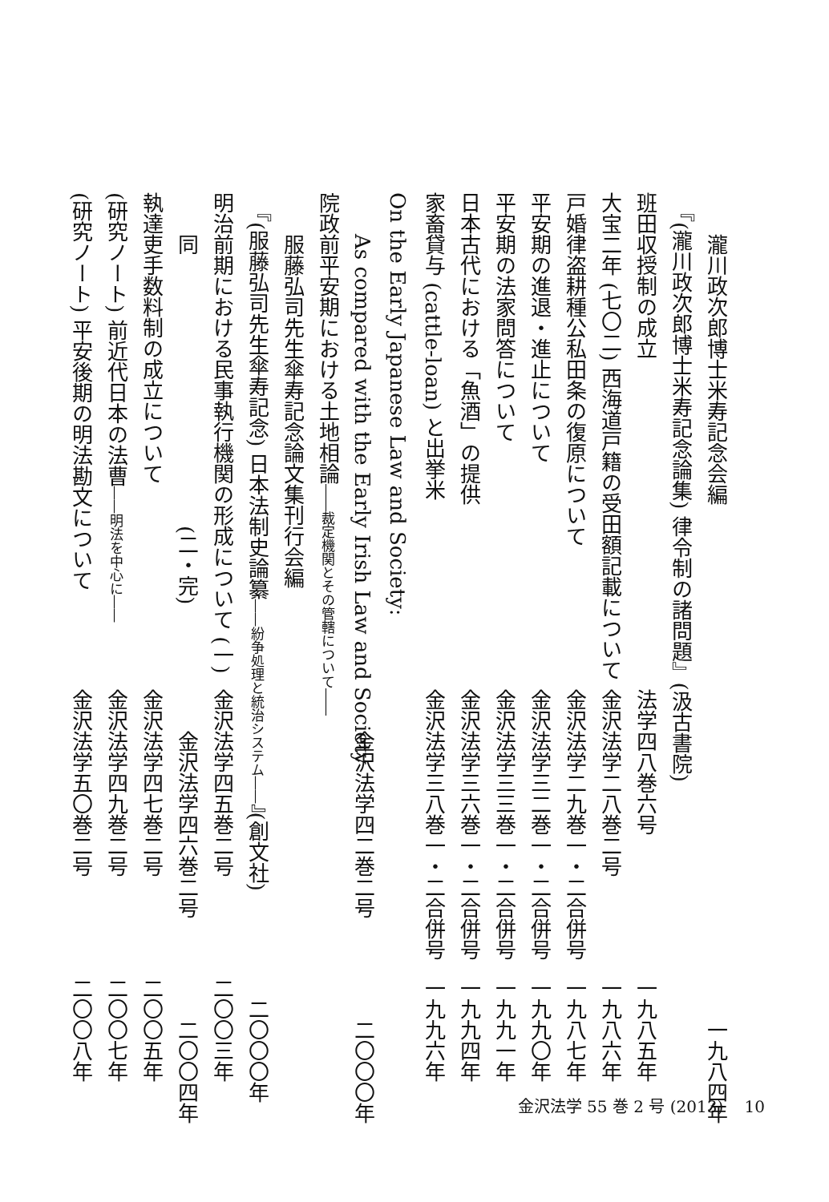瀧川政次郎博士米寿記念会編 一九八四年
『(瀧川政次郎博士米寿記念論集) 律令制の諸問題』(汲古書院)
班田収授制の成立 法学四八巻六号 一九八五年
大宝二年 (七〇二) 西海道戸籍の受田額記載について 金沢法学二八巻二号 一九八六年
戸婚律盗耕種公私田条の復原について 金沢法学二九巻一・二合併号 一九八七年
平安期の進退・進止について 金沢法学三二巻一・二合併号 一九九〇年
平安期の法家問答について 金沢法学三三巻一・二合併号 一九九一年
日本古代における「魚酒」の提供 金沢法学三六巻一・二合併号 一九九四年
家畜貸与 (cattle-loan) と出挙米 金沢法学三八巻一・二合併号 一九九六年
On the Early Japanese Law and Society:
As compared with the Early Irish Law and Society 金沢法学四二巻二号 二〇〇〇年
院政前平安期における土地相論――裁定機関とその管轄について――
服藤弘司先生傘寿記念論文集刊行会編
『(服藤弘司先生傘寿記念) 日本法制史論纂――紛争処理と統治システム――』(創文社) 二〇〇〇年
明治前期における民事執行機関の形成について (一) 金沢法学四五巻二号 二〇〇三年
同　　　　　　　　　　　　　(二・完) 金沢法学四六巻二号 二〇〇四年
執達吏手数料制の成立について 金沢法学四七巻二号 二〇〇五年
(研究ノート) 前近代日本の法曹――明法を中心に――金沢法学四九巻二号 二〇〇七年
(研究ノート) 平安後期の明法勘文について 金沢法学五〇巻二号 二〇〇八年
金沢法学 55 巻 2 号 (2013)　 10